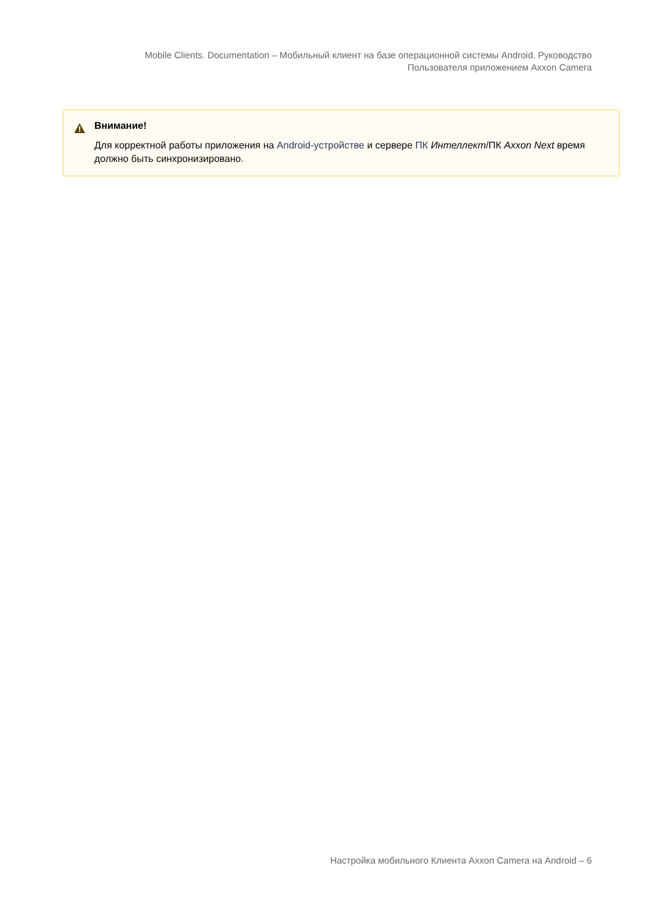Mobile Clients. Documentation – Мобильный клиент на базе операционной системы Android. Руководство Пользователя приложением Axxon Camera
Внимание!
Для корректной работы приложения на Android-устройстве и сервере ПК Интеллект/ПК Axxon Next время должно быть синхронизировано.
Настройка мобильного Клиента Axxon Camera на Android – 6